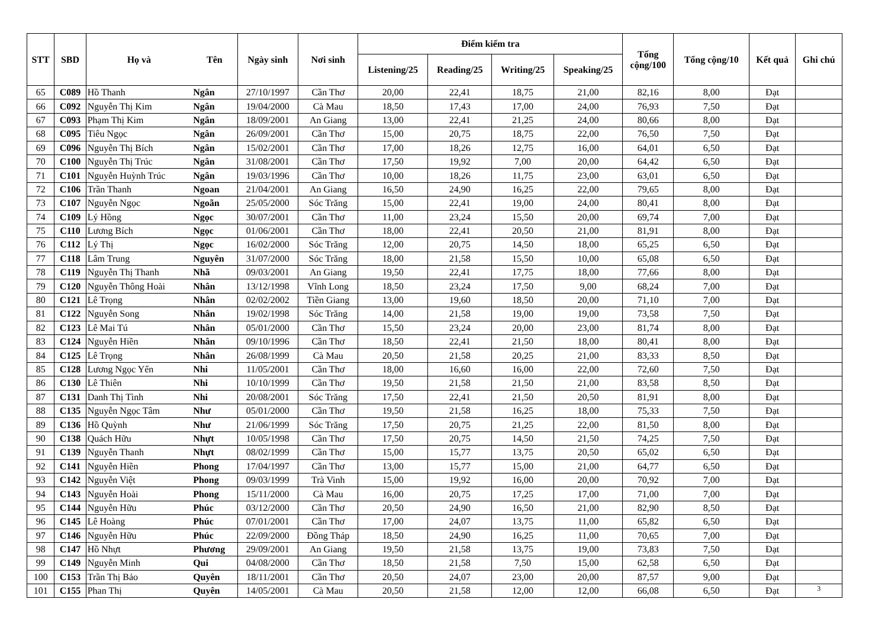| STT | SBD | Họ và | Tên | Ngày sinh | Nơi sinh | Điểm kiểm tra | | | | Tổng cộng/100 | Tổng cộng/10 | Kết quả | Ghi chú |
| --- | --- | --- | --- | --- | --- | --- | --- | --- | --- | --- | --- | --- | --- |
| | | | | | | Listening/25 | Reading/25 | Writing/25 | Speaking/25 | | | | |
| 65 | C089 | Hồ Thanh | Ngân | 27/10/1997 | Cần Thơ | 20,00 | 22,41 | 18,75 | 21,00 | 82,16 | 8,00 | Đạt | |
| 66 | C092 | Nguyễn Thị Kim | Ngân | 19/04/2000 | Cà Mau | 18,50 | 17,43 | 17,00 | 24,00 | 76,93 | 7,50 | Đạt | |
| 67 | C093 | Phạm Thị Kim | Ngân | 18/09/2001 | An Giang | 13,00 | 22,41 | 21,25 | 24,00 | 80,66 | 8,00 | Đạt | |
| 68 | C095 | Tiêu Ngọc | Ngân | 26/09/2001 | Cần Thơ | 15,00 | 20,75 | 18,75 | 22,00 | 76,50 | 7,50 | Đạt | |
| 69 | C096 | Nguyễn Thị Bích | Ngân | 15/02/2001 | Cần Thơ | 17,00 | 18,26 | 12,75 | 16,00 | 64,01 | 6,50 | Đạt | |
| 70 | C100 | Nguyễn Thị Trúc | Ngân | 31/08/2001 | Cần Thơ | 17,50 | 19,92 | 7,00 | 20,00 | 64,42 | 6,50 | Đạt | |
| 71 | C101 | Nguyễn Huỳnh Trúc | Ngân | 19/03/1996 | Cần Thơ | 10,00 | 18,26 | 11,75 | 23,00 | 63,01 | 6,50 | Đạt | |
| 72 | C106 | Trần Thanh | Ngoan | 21/04/2001 | An Giang | 16,50 | 24,90 | 16,25 | 22,00 | 79,65 | 8,00 | Đạt | |
| 73 | C107 | Nguyễn Ngọc | Ngoãn | 25/05/2000 | Sóc Trăng | 15,00 | 22,41 | 19,00 | 24,00 | 80,41 | 8,00 | Đạt | |
| 74 | C109 | Lý Hồng | Ngọc | 30/07/2001 | Cần Thơ | 11,00 | 23,24 | 15,50 | 20,00 | 69,74 | 7,00 | Đạt | |
| 75 | C110 | Lương Bích | Ngọc | 01/06/2001 | Cần Thơ | 18,00 | 22,41 | 20,50 | 21,00 | 81,91 | 8,00 | Đạt | |
| 76 | C112 | Lý Thị | Ngọc | 16/02/2000 | Sóc Trăng | 12,00 | 20,75 | 14,50 | 18,00 | 65,25 | 6,50 | Đạt | |
| 77 | C118 | Lâm Trung | Nguyên | 31/07/2000 | Sóc Trăng | 18,00 | 21,58 | 15,50 | 10,00 | 65,08 | 6,50 | Đạt | |
| 78 | C119 | Nguyễn Thị Thanh | Nhã | 09/03/2001 | An Giang | 19,50 | 22,41 | 17,75 | 18,00 | 77,66 | 8,00 | Đạt | |
| 79 | C120 | Nguyễn Thông Hoài | Nhân | 13/12/1998 | Vĩnh Long | 18,50 | 23,24 | 17,50 | 9,00 | 68,24 | 7,00 | Đạt | |
| 80 | C121 | Lê Trọng | Nhân | 02/02/2002 | Tiền Giang | 13,00 | 19,60 | 18,50 | 20,00 | 71,10 | 7,00 | Đạt | |
| 81 | C122 | Nguyễn Song | Nhân | 19/02/1998 | Sóc Trăng | 14,00 | 21,58 | 19,00 | 19,00 | 73,58 | 7,50 | Đạt | |
| 82 | C123 | Lê Mai Tú | Nhân | 05/01/2000 | Cần Thơ | 15,50 | 23,24 | 20,00 | 23,00 | 81,74 | 8,00 | Đạt | |
| 83 | C124 | Nguyễn Hiền | Nhân | 09/10/1996 | Cần Thơ | 18,50 | 22,41 | 21,50 | 18,00 | 80,41 | 8,00 | Đạt | |
| 84 | C125 | Lê Trọng | Nhân | 26/08/1999 | Cà Mau | 20,50 | 21,58 | 20,25 | 21,00 | 83,33 | 8,50 | Đạt | |
| 85 | C128 | Lương Ngọc Yến | Nhi | 11/05/2001 | Cần Thơ | 18,00 | 16,60 | 16,00 | 22,00 | 72,60 | 7,50 | Đạt | |
| 86 | C130 | Lê Thiên | Nhi | 10/10/1999 | Cần Thơ | 19,50 | 21,58 | 21,50 | 21,00 | 83,58 | 8,50 | Đạt | |
| 87 | C131 | Danh Thị Tình | Nhi | 20/08/2001 | Sóc Trăng | 17,50 | 22,41 | 21,50 | 20,50 | 81,91 | 8,00 | Đạt | |
| 88 | C135 | Nguyễn Ngọc Tâm | Như | 05/01/2000 | Cần Thơ | 19,50 | 21,58 | 16,25 | 18,00 | 75,33 | 7,50 | Đạt | |
| 89 | C136 | Hồ Quỳnh | Như | 21/06/1999 | Sóc Trăng | 17,50 | 20,75 | 21,25 | 22,00 | 81,50 | 8,00 | Đạt | |
| 90 | C138 | Quách Hữu | Nhựt | 10/05/1998 | Cần Thơ | 17,50 | 20,75 | 14,50 | 21,50 | 74,25 | 7,50 | Đạt | |
| 91 | C139 | Nguyễn Thanh | Nhựt | 08/02/1999 | Cần Thơ | 15,00 | 15,77 | 13,75 | 20,50 | 65,02 | 6,50 | Đạt | |
| 92 | C141 | Nguyễn Hiền | Phong | 17/04/1997 | Cần Thơ | 13,00 | 15,77 | 15,00 | 21,00 | 64,77 | 6,50 | Đạt | |
| 93 | C142 | Nguyễn Việt | Phong | 09/03/1999 | Trà Vinh | 15,00 | 19,92 | 16,00 | 20,00 | 70,92 | 7,00 | Đạt | |
| 94 | C143 | Nguyễn Hoài | Phong | 15/11/2000 | Cà Mau | 16,00 | 20,75 | 17,25 | 17,00 | 71,00 | 7,00 | Đạt | |
| 95 | C144 | Nguyễn Hữu | Phúc | 03/12/2000 | Cần Thơ | 20,50 | 24,90 | 16,50 | 21,00 | 82,90 | 8,50 | Đạt | |
| 96 | C145 | Lê Hoàng | Phúc | 07/01/2001 | Cần Thơ | 17,00 | 24,07 | 13,75 | 11,00 | 65,82 | 6,50 | Đạt | |
| 97 | C146 | Nguyễn Hữu | Phúc | 22/09/2000 | Đồng Tháp | 18,50 | 24,90 | 16,25 | 11,00 | 70,65 | 7,00 | Đạt | |
| 98 | C147 | Hồ Nhựt | Phương | 29/09/2001 | An Giang | 19,50 | 21,58 | 13,75 | 19,00 | 73,83 | 7,50 | Đạt | |
| 99 | C149 | Nguyễn Minh | Qui | 04/08/2000 | Cần Thơ | 18,50 | 21,58 | 7,50 | 15,00 | 62,58 | 6,50 | Đạt | |
| 100 | C153 | Trần Thị Bảo | Quyên | 18/11/2001 | Cần Thơ | 20,50 | 24,07 | 23,00 | 20,00 | 87,57 | 9,00 | Đạt | |
| 101 | C155 | Phan Thị | Quyên | 14/05/2001 | Cà Mau | 20,50 | 21,58 | 12,00 | 12,00 | 66,08 | 6,50 | Đạt | 3 |